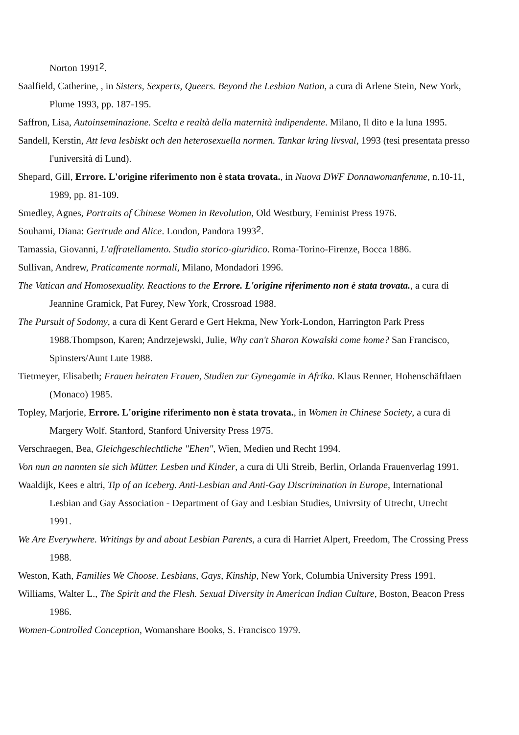Norton 1991<sup>2</sup>.
Saalfield, Catherine, , in Sisters, Sexperts, Queers. Beyond the Lesbian Nation, a cura di Arlene Stein, New York, Plume 1993, pp. 187-195.
Saffron, Lisa, Autoinseminazione. Scelta e realtà della maternità indipendente. Milano, Il dito e la luna 1995.
Sandell, Kerstin, Att leva lesbiskt och den heterosexuella normen. Tankar kring livsval, 1993 (tesi presentata presso l'università di Lund).
Shepard, Gill, Errore. L'origine riferimento non è stata trovata., in Nuova DWF Donnawomanfemme, n.10-11, 1989, pp. 81-109.
Smedley, Agnes, Portraits of Chinese Women in Revolution, Old Westbury, Feminist Press 1976.
Souhami, Diana: Gertrude and Alice. London, Pandora 1993<sup>2</sup>.
Tamassia, Giovanni, L'affratellamento. Studio storico-giuridico. Roma-Torino-Firenze, Bocca 1886.
Sullivan, Andrew, Praticamente normali, Milano, Mondadori 1996.
The Vatican and Homosexuality. Reactions to the Errore. L'origine riferimento non è stata trovata., a cura di Jeannine Gramick, Pat Furey, New York, Crossroad 1988.
The Pursuit of Sodomy, a cura di Kent Gerard e Gert Hekma, New York-London, Harrington Park Press 1988.Thompson, Karen; Andrzejewski, Julie, Why can't Sharon Kowalski come home? San Francisco, Spinsters/Aunt Lute 1988.
Tietmeyer, Elisabeth; Frauen heiraten Frauen, Studien zur Gynegamie in Afrika. Klaus Renner, Hohenschäftlaen (Monaco) 1985.
Topley, Marjorie, Errore. L'origine riferimento non è stata trovata., in Women in Chinese Society, a cura di Margery Wolf. Stanford, Stanford University Press 1975.
Verschraegen, Bea, Gleichgeschlechtliche "Ehen", Wien, Medien und Recht 1994.
Von nun an nannten sie sich Mütter. Lesben und Kinder, a cura di Uli Streib, Berlin, Orlanda Frauenverlag 1991.
Waaldijk, Kees e altri, Tip of an Iceberg. Anti-Lesbian and Anti-Gay Discrimination in Europe, International Lesbian and Gay Association - Department of Gay and Lesbian Studies, Univrsity of Utrecht, Utrecht 1991.
We Are Everywhere. Writings by and about Lesbian Parents, a cura di Harriet Alpert, Freedom, The Crossing Press 1988.
Weston, Kath, Families We Choose. Lesbians, Gays, Kinship, New York, Columbia University Press 1991.
Williams, Walter L., The Spirit and the Flesh. Sexual Diversity in American Indian Culture, Boston, Beacon Press 1986.
Women-Controlled Conception, Womanshare Books, S. Francisco 1979.